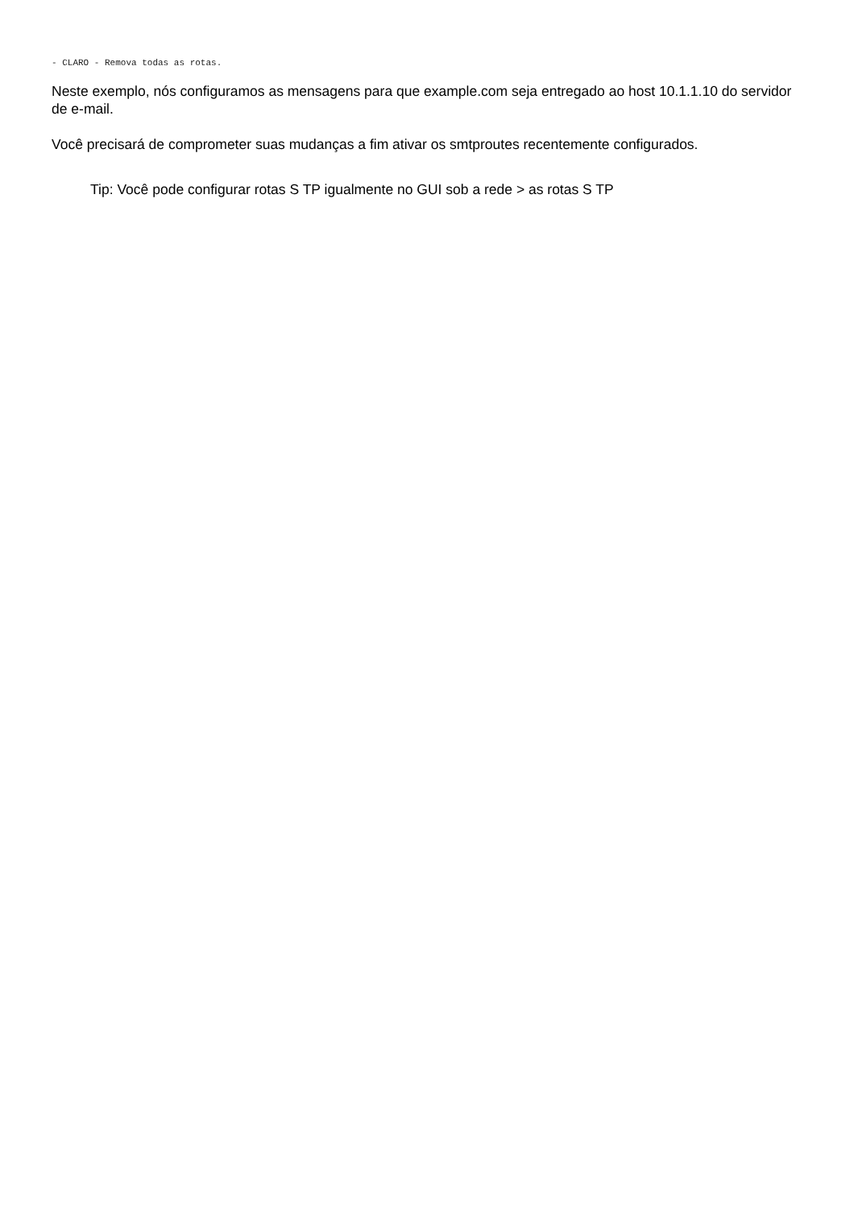- CLARO - Remova todas as rotas.
Neste exemplo, nós configuramos as mensagens para que example.com seja entregado ao host 10.1.1.10 do servidor de e-mail.
Você precisará de comprometer suas mudanças a fim ativar os smtproutes recentemente configurados.
Tip: Você pode configurar rotas S TP igualmente no GUI sob a rede > as rotas S TP